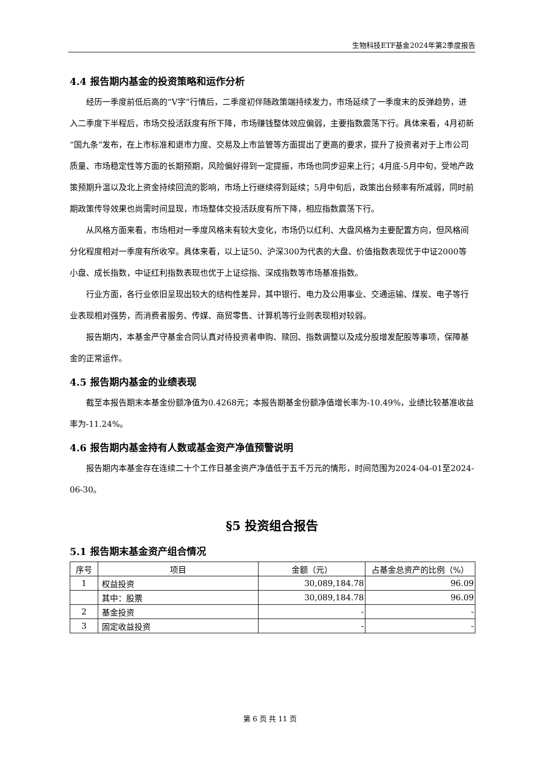生物科技ETF基金2024年第2季度报告
4.4 报告期内基金的投资策略和运作分析
经历一季度前低后高的“V字”行情后，二季度初伴随政策端持续发力，市场延续了一季度末的反弹趋势，进入二季度下半程后，市场交投活跃度有所下降，市场赚钱整体效应偏弱，主要指数震荡下行。具体来看，4月初新“国九条”发布，在上市标准和退市力度、交易及上市监管等方面提出了更高的要求，提升了投资者对于上市公司质量、市场稳定性等方面的长期预期，风险偏好得到一定提振，市场也同步迎来上行；4月底-5月中旬，受地产政策预期升温以及北上资金持续回流的影响，市场上行继续得到延续；5月中旬后，政策出台频率有所减弱，同时前期政策传导效果也尚需时间显现，市场整体交投活跃度有所下降，相应指数震荡下行。
从风格方面来看，市场相对一季度风格未有较大变化，市场仍以红利、大盘风格为主要配置方向，但风格间分化程度相对一季度有所收窄。具体来看，以上证50、沪深300为代表的大盘、价值指数表现优于中证2000等小盘、成长指数，中证红利指数表现也优于上证综指、深成指数等市场基准指数。
行业方面，各行业依旧呈现出较大的结构性差异，其中银行、电力及公用事业、交通运输、煤炭、电子等行业表现相对强势，而消费者服务、传媒、商贸零售、计算机等行业则表现相对较弱。
报告期内，本基金严守基金合同认真对待投资者申购、赎回、指数调整以及成分股增发配股等事项，保障基金的正常运作。
4.5 报告期内基金的业绩表现
截至本报告期末本基金份额净值为0.4268元；本报告期基金份额净值增长率为-10.49%，业绩比较基准收益率为-11.24%。
4.6 报告期内基金持有人数或基金资产净值预警说明
报告期内本基金存在连续二十个工作日基金资产净值低于五千万元的情形，时间范围为2024-04-01至2024-06-30。
§5 投资组合报告
5.1 报告期末基金资产组合情况
| 序号 | 项目 | 金额（元） | 占基金总资产的比例（%） |
| --- | --- | --- | --- |
| 1 | 权益投资 | 30,089,184.78 | 96.09 |
| | 其中：股票 | 30,089,184.78 | 96.09 |
| 2 | 基金投资 | - | - |
| 3 | 固定收益投资 | - | - |
第 6 页 共 11 页